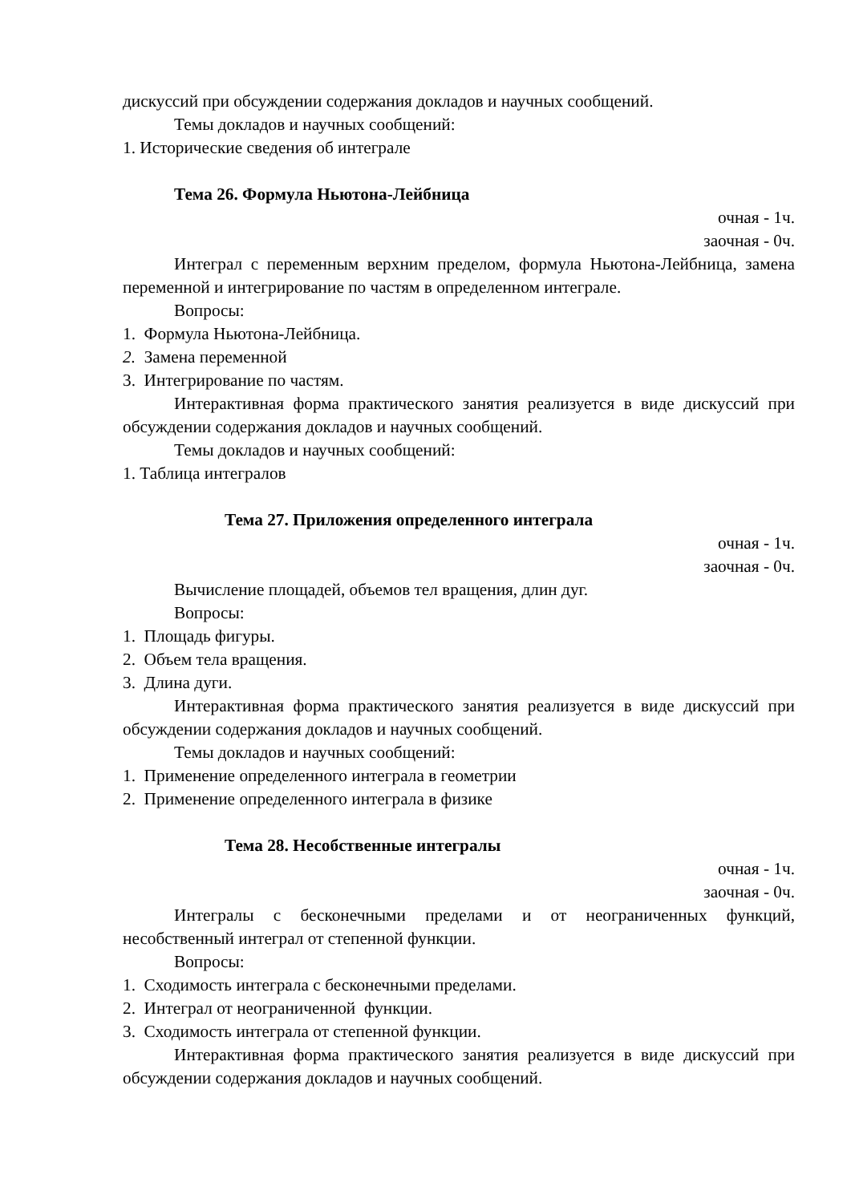дискуссий при обсуждении содержания докладов и научных сообщений.
Темы докладов и научных сообщений:
1. Исторические сведения об интеграле
Тема 26. Формула Ньютона-Лейбница
очная - 1ч.
заочная - 0ч.
Интеграл с переменным верхним пределом, формула Ньютона-Лейбница, замена переменной и интегрирование по частям в определенном интеграле.
Вопросы:
1. Формула Ньютона-Лейбница.
2. Замена переменной
3. Интегрирование по частям.
Интерактивная форма практического занятия реализуется в виде дискуссий при обсуждении содержания докладов и научных сообщений.
Темы докладов и научных сообщений:
1. Таблица интегралов
Тема 27. Приложения определенного интеграла
очная - 1ч.
заочная - 0ч.
Вычисление площадей, объемов тел вращения, длин дуг.
Вопросы:
1. Площадь фигуры.
2. Объем тела вращения.
3. Длина дуги.
Интерактивная форма практического занятия реализуется в виде дискуссий при обсуждении содержания докладов и научных сообщений.
Темы докладов и научных сообщений:
1. Применение определенного интеграла в геометрии
2. Применение определенного интеграла в физике
Тема 28. Несобственные интегралы
очная - 1ч.
заочная - 0ч.
Интегралы с бесконечными пределами и от неограниченных функций, несобственный интеграл от степенной функции.
Вопросы:
1. Сходимость интеграла с бесконечными пределами.
2. Интеграл от неограниченной функции.
3. Сходимость интеграла от степенной функции.
Интерактивная форма практического занятия реализуется в виде дискуссий при обсуждении содержания докладов и научных сообщений.